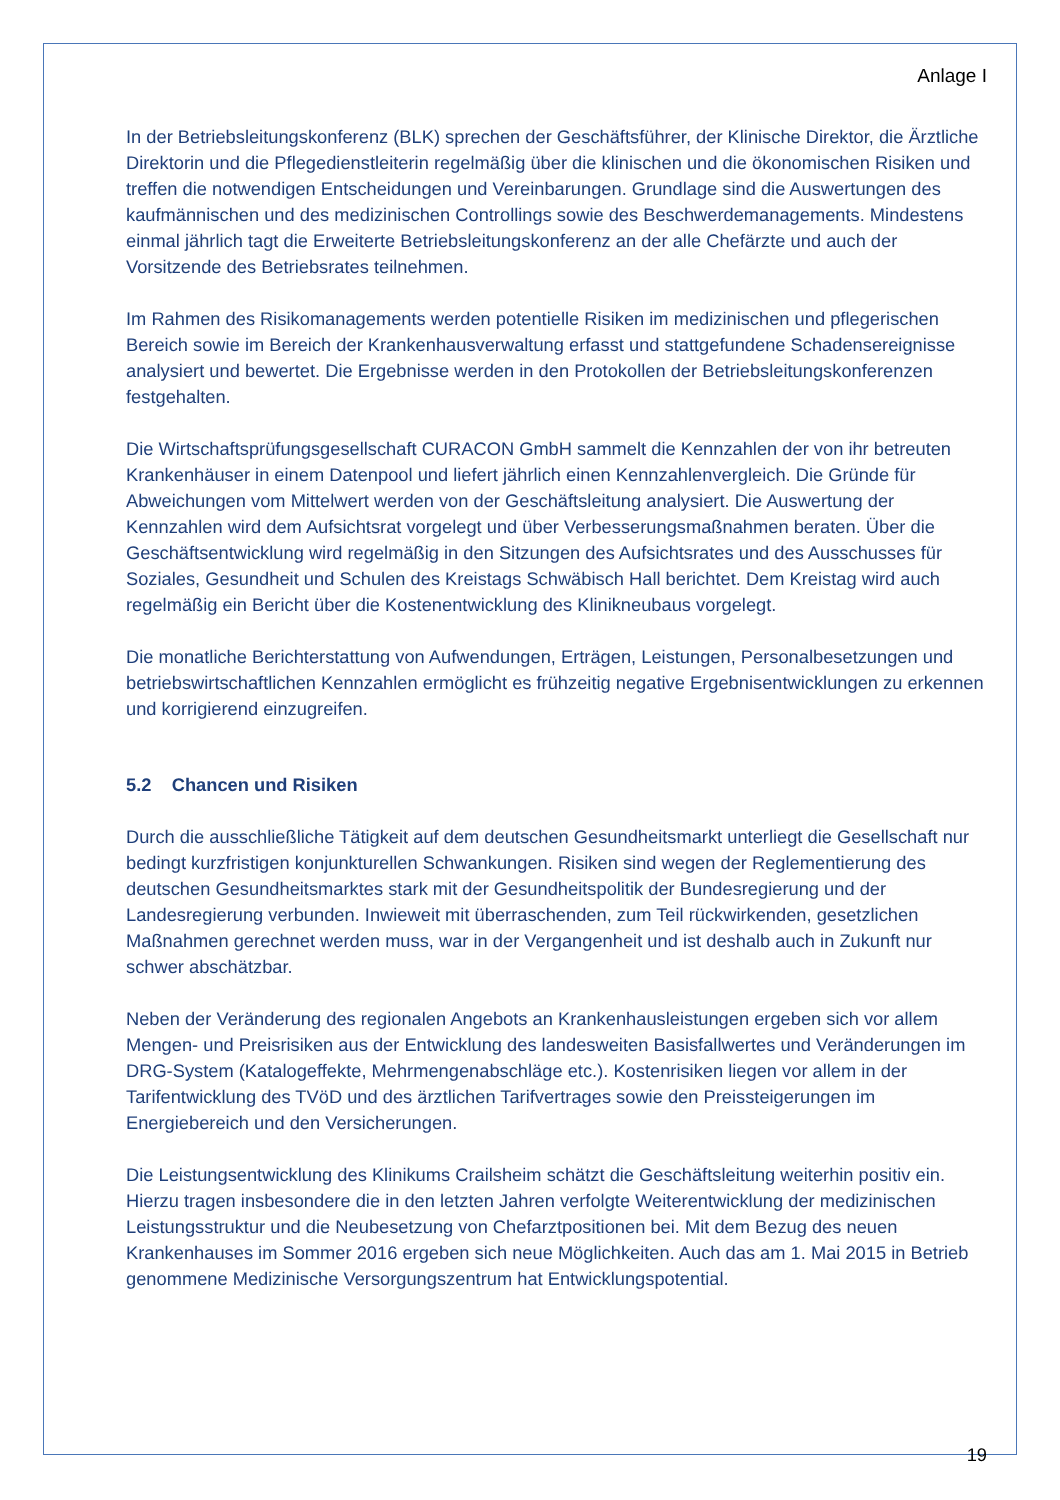Anlage I
In der Betriebsleitungskonferenz (BLK) sprechen der Geschäftsführer, der Klinische Direktor, die Ärztliche Direktorin und die Pflegedienstleiterin regelmäßig über die klinischen und die ökonomischen Risiken und treffen die notwendigen Entscheidungen und Vereinbarungen. Grundlage sind die Auswertungen des kaufmännischen und des medizinischen Controllings sowie des Beschwerdemanagements. Mindestens einmal jährlich tagt die Erweiterte Betriebsleitungskonferenz an der alle Chefärzte und auch der Vorsitzende des Betriebsrates teilnehmen.
Im Rahmen des Risikomanagements werden potentielle Risiken im medizinischen und pflegerischen Bereich sowie im Bereich der Krankenhausverwaltung erfasst und stattgefundene Schadensereignisse analysiert und bewertet. Die Ergebnisse werden in den Protokollen der Betriebsleitungskonferenzen festgehalten.
Die Wirtschaftsprüfungsgesellschaft CURACON GmbH sammelt die Kennzahlen der von ihr betreuten Krankenhäuser in einem Datenpool und liefert jährlich einen Kennzahlenvergleich. Die Gründe für Abweichungen vom Mittelwert werden von der Geschäftsleitung analysiert. Die Auswertung der Kennzahlen wird dem Aufsichtsrat vorgelegt und über Verbesserungsmaßnahmen beraten. Über die Geschäftsentwicklung wird regelmäßig in den Sitzungen des Aufsichtsrates und des Ausschusses für Soziales, Gesundheit und Schulen des Kreistags Schwäbisch Hall berichtet. Dem Kreistag wird auch regelmäßig ein Bericht über die Kostenentwicklung des Klinikneubaus vorgelegt.
Die monatliche Berichterstattung von Aufwendungen, Erträgen, Leistungen, Personalbesetzungen und betriebswirtschaftlichen Kennzahlen ermöglicht es frühzeitig negative Ergebnisentwicklungen zu erkennen und korrigierend einzugreifen.
5.2 Chancen und Risiken
Durch die ausschließliche Tätigkeit auf dem deutschen Gesundheitsmarkt unterliegt die Gesellschaft nur bedingt kurzfristigen konjunkturellen Schwankungen. Risiken sind wegen der Reglementierung des deutschen Gesundheitsmarktes stark mit der Gesundheitspolitik der Bundesregierung und der Landesregierung verbunden. Inwieweit mit überraschenden, zum Teil rückwirkenden, gesetzlichen Maßnahmen gerechnet werden muss, war in der Vergangenheit und ist deshalb auch in Zukunft nur schwer abschätzbar.
Neben der Veränderung des regionalen Angebots an Krankenhausleistungen ergeben sich vor allem Mengen- und Preisrisiken aus der Entwicklung des landesweiten Basisfallwertes und Veränderungen im DRG-System (Katalogeffekte, Mehrmengenabschläge etc.). Kostenrisiken liegen vor allem in der Tarifentwicklung des TVöD und des ärztlichen Tarifvertrages sowie den Preissteigerungen im Energiebereich und den Versicherungen.
Die Leistungsentwicklung des Klinikums Crailsheim schätzt die Geschäftsleitung weiterhin positiv ein. Hierzu tragen insbesondere die in den letzten Jahren verfolgte Weiterentwicklung der medizinischen Leistungsstruktur und die Neubesetzung von Chefarztpositionen bei. Mit dem Bezug des neuen Krankenhauses im Sommer 2016 ergeben sich neue Möglichkeiten. Auch das am 1. Mai 2015 in Betrieb genommene Medizinische Versorgungszentrum hat Entwicklungspotential.
19